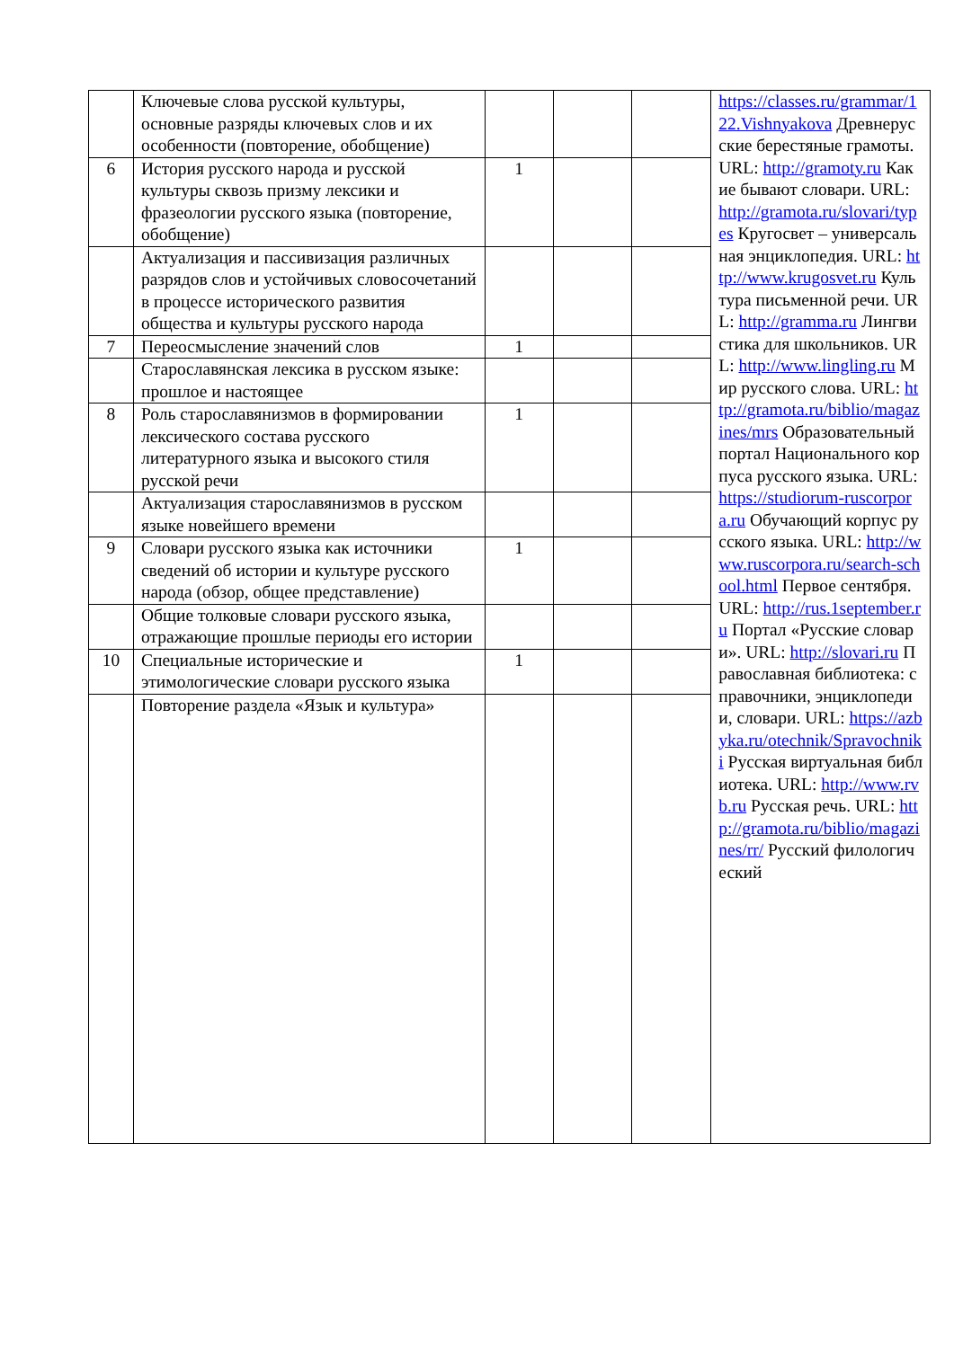| | Ключевые слова русской культуры, основные разряды ключевых слов и их особенности (повторение, обобщение) | | | | https://classes.ru/grammar/122.Vishnyakova Древнерусские берестяные грамоты. URL: http://gramoty.ru Какие бывают словари. URL: http://gramota.ru/slovari/types Кругосвет – универсальная энциклопедия. URL: http://www.krugosvet.ru Культура письменной речи. URL: http://gramma.ru Лингвистика для школьников. URL: http://www.lingling.ru Мир русского слова. URL: http://gramota.ru/biblio/magazines/mrs Образовательный портал Национального корпуса русского языка. URL: https://studiorum-ruscorpora.ru Обучающий корпус русского языка. URL: http://www.ruscorpora.ru/search-school.html Первое сентября. URL: http://rus.1september.ru Портал «Русские словари». URL: http://slovari.ru Православная библиотека: справочники, энциклопедии, словари. URL: https://azbyka.ru/otechnik/Spravochniki Русская виртуальная библиотека. URL: http://www.rvb.ru Русская речь. URL: http://gramota.ru/biblio/magazines/rr/ Русский филологический |
| 6 | История русского народа и русской культуры сквозь призму лексики и фразеологии русского языка (повторение, обобщение) | 1 | | | |
| | Актуализация и пассивизация различных разрядов слов и устойчивых словосочетаний в процессе исторического развития общества и культуры русского народа | | | | |
| 7 | Переосмысление значений слов | 1 | | | |
| | Старославянская лексика в русском языке: прошлое и настоящее | | | | |
| 8 | Роль старославянизмов в формировании лексического состава русского литературного языка и высокого стиля русской речи | 1 | | | |
| | Актуализация старославянизмов в русском языке новейшего времени | | | | |
| 9 | Словари русского языка как источники сведений об истории и культуре русского народа (обзор, общее представление) | 1 | | | |
| | Общие толковые словари русского языка, отражающие прошлые периоды его истории | | | | |
| 10 | Специальные исторические и этимологические словари русского языка | 1 | | | |
| | Повторение раздела «Язык и культура» | | | | |